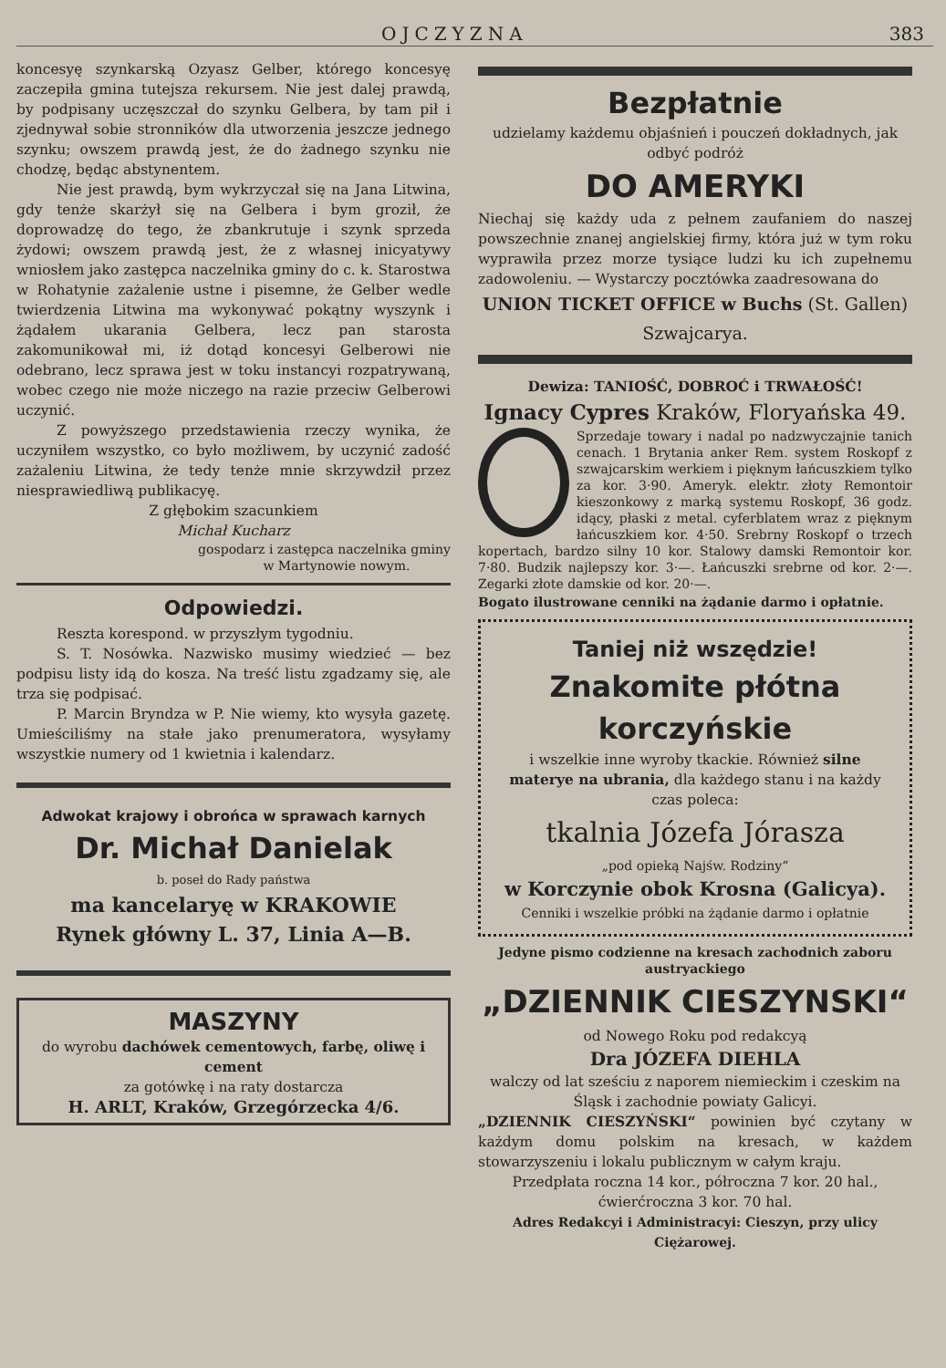OJCZYZNA 383
koncesyę szynkarską Ozyasz Gelber, którego koncesyę zaczepiła gmina tutejsza rekursem. Nie jest dalej prawdą, by podpisany uczęszczał do szynku Gelbera, by tam pił i zjednywał sobie stronników dla utworzenia jeszcze jednego szynku; owszem prawdą jest, że do żadnego szynku nie chodzę, będąc abstynentem.
Nie jest prawdą, bym wykrzyczał się na Jana Litwina, gdy tenże skarżył się na Gelbera i bym groził, że doprowadzę do tego, że zbankrutuje i szynk sprzeda żydowi; owszem prawdą jest, że z własnej inicyatywy wniosłem jako zastępca naczelnika gminy do c. k. Starostwa w Rohatynie zażalenie ustne i pisemne, że Gelber wedle twierdzenia Litwina ma wykonywać pokątny wyszynk i żądałem ukarania Gelbera, lecz pan starosta zakomunikował mi, iż dotąd koncesyi Gelberowi nie odebrano, lecz sprawa jest w toku instancyi rozpatrywaną, wobec czego nie może niczego na razie przeciw Gelberowi uczynić.
Z powyższego przedstawienia rzeczy wynika, że uczyniłem wszystko, co było możliwem, by uczynić zadość zażaleniu Litwina, że tedy tenże mnie skrzywdził przez niesprawiedliwą publikacyę.
Z głębokim szacunkiem
Michał Kucharz
gospodarz i zastępca naczelnika gminy
w Martynowie nowym.
Odpowiedzi.
Reszta korespond. w przyszłym tygodniu.
S. T. Nosówka. Nazwisko musimy wiedzieć — bez podpisu listy idą do kosza. Na treść listu zgadzamy się, ale trza się podpisać.
P. Marcin Bryndza w P. Nie wiemy, kto wysyła gazetę. Umieściliśmy na stałe jako prenumeratora, wysyłamy wszystkie numery od 1 kwietnia i kalendarz.
Adwokat krajowy i obrońca w sprawach karnych
Dr. Michał Danielak
b. poseł do Rady państwa
ma kancelaryę w KRAKOWIE
Rynek główny L. 37, Linia A—B.
MASZYNY
do wyrobu dachówek cementowych, farbę, oliwę i cement
za gotówkę i na raty dostarcza
H. ARLT, Kraków, Grzegórzecka 4/6.
Bezpłatnie
udzielamy każdemu objaśnień i pouczeń dokładnych, jak odbyć podróż
DO AMERYKI
Niechaj się każdy uda z pełnem zaufaniem do naszej powszechnie znanej angielskiej firmy, która już w tym roku wyprawiła przez morze tysiące ludzi ku ich zupełnemu zadowoleniu. — Wystarczy pocztówka zaadresowana do
UNION TICKET OFFICE w Buchs (St. Gallen)
Szwajcarya.
Dewiza: TANIOŚĆ, DOBROĆ i TRWAŁOŚĆ!
Ignacy Cypres Kraków, Floryańska 49.
Sprzedaje towary i nadal po nadzwyczajnie tanich cenach. 1 Brytania anker Rem. system Roskopf z szwajcarskim werkiem i pięknym łańcuszkiem tylko za kor. 3·90. Ameryk. elektr. złoty Remontoir kieszonkowy z marką systemu Roskopf, 36 godz. idący, płaski z metal. cyferblatem wraz z pięknym łańcuszkiem kor. 4·50. Srebrny Roskopf o trzech kopertach, bardzo silny 10 kor. Stalowy damski Remontoir kor. 7·80. Budzik najlepszy kor. 3·—. Łańcuszki srebrne od kor. 2·—. Zegarki złote damskie od kor. 20·—.
Bogato ilustrowane cenniki na żądanie darmo i opłatnie.
Taniej niż wszędzie!
Znakomite płótna korczyńskie
i wszelkie inne wyroby tkackie. Również silne materye na ubrania, dla każdego stanu i na każdy czas poleca:
tkalnia Józefa Jórasza
„pod opieką Najśw. Rodziny“
w Korczynie obok Krosna (Galicya).
Cenniki i wszelkie próbki na żądanie darmo i opłatnie
Jedyne pismo codzienne na kresach zachodnich zaboru austryackiego
„DZIENNIK CIESZYNSKI“
od Nowego Roku pod redakcyą
Dra JÓZEFA DIEHLA
walczy od lat sześciu z naporem niemieckim i czeskim na Śląsk i zachodnie powiaty Galicyi.
„DZIENNIK CIESZYŃSKI“ powinien być czytany w każdym domu polskim na kresach, w każdem stowarzyszeniu i lokalu publicznym w całym kraju.
Przedpłata roczna 14 kor., półroczna 7 kor. 20 hal., ćwierćroczna 3 kor. 70 hal.
Adres Redakcyi i Administracyi: Cieszyn, przy ulicy Ciężarowej.